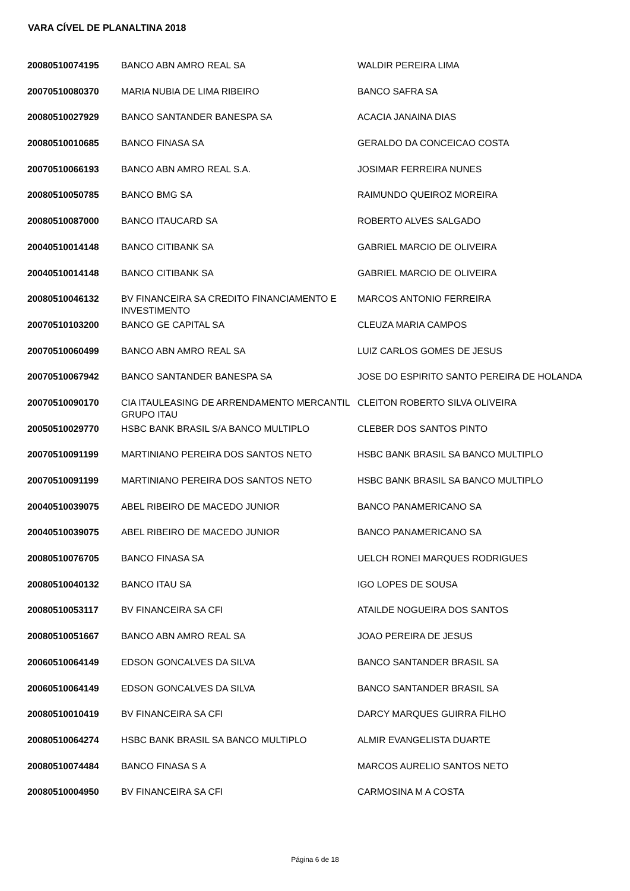VARA CÍVEL DE PLANALTINA 2018
| 20080510074195 | BANCO ABN AMRO REAL SA | WALDIR PEREIRA LIMA |
| 20070510080370 | MARIA NUBIA DE LIMA RIBEIRO | BANCO SAFRA SA |
| 20080510027929 | BANCO SANTANDER BANESPA SA | ACACIA JANAINA DIAS |
| 20080510010685 | BANCO FINASA SA | GERALDO DA CONCEICAO COSTA |
| 20070510066193 | BANCO ABN AMRO REAL S.A. | JOSIMAR FERREIRA NUNES |
| 20080510050785 | BANCO BMG SA | RAIMUNDO QUEIROZ MOREIRA |
| 20080510087000 | BANCO ITAUCARD SA | ROBERTO ALVES SALGADO |
| 20040510014148 | BANCO CITIBANK SA | GABRIEL MARCIO DE OLIVEIRA |
| 20040510014148 | BANCO CITIBANK SA | GABRIEL MARCIO DE OLIVEIRA |
| 20080510046132 | BV FINANCEIRA SA CREDITO FINANCIAMENTO E INVESTIMENTO | MARCOS ANTONIO FERREIRA |
| 20070510103200 | BANCO GE CAPITAL SA | CLEUZA MARIA CAMPOS |
| 20070510060499 | BANCO ABN AMRO REAL SA | LUIZ CARLOS GOMES DE JESUS |
| 20070510067942 | BANCO SANTANDER BANESPA SA | JOSE DO ESPIRITO SANTO PEREIRA DE HOLANDA |
| 20070510090170 | CIA ITAULEASING DE ARRENDAMENTO MERCANTIL GRUPO ITAU | CLEITON ROBERTO SILVA OLIVEIRA |
| 20050510029770 | HSBC BANK BRASIL S/A BANCO MULTIPLO | CLEBER DOS SANTOS PINTO |
| 20070510091199 | MARTINIANO PEREIRA DOS SANTOS NETO | HSBC BANK BRASIL SA BANCO MULTIPLO |
| 20070510091199 | MARTINIANO PEREIRA DOS SANTOS NETO | HSBC BANK BRASIL SA BANCO MULTIPLO |
| 20040510039075 | ABEL RIBEIRO DE MACEDO JUNIOR | BANCO PANAMERICANO SA |
| 20040510039075 | ABEL RIBEIRO DE MACEDO JUNIOR | BANCO PANAMERICANO SA |
| 20080510076705 | BANCO FINASA SA | UELCH RONEI MARQUES RODRIGUES |
| 20080510040132 | BANCO ITAU SA | IGO LOPES DE SOUSA |
| 20080510053117 | BV FINANCEIRA SA CFI | ATAILDE NOGUEIRA DOS SANTOS |
| 20080510051667 | BANCO ABN AMRO REAL SA | JOAO PEREIRA DE JESUS |
| 20060510064149 | EDSON GONCALVES DA SILVA | BANCO SANTANDER BRASIL SA |
| 20060510064149 | EDSON GONCALVES DA SILVA | BANCO SANTANDER BRASIL SA |
| 20080510010419 | BV FINANCEIRA SA CFI | DARCY MARQUES GUIRRA FILHO |
| 20080510064274 | HSBC BANK BRASIL SA BANCO MULTIPLO | ALMIR EVANGELISTA DUARTE |
| 20080510074484 | BANCO FINASA S A | MARCOS AURELIO SANTOS NETO |
| 20080510004950 | BV FINANCEIRA SA CFI | CARMOSINA M A COSTA |
Página 6 de 18